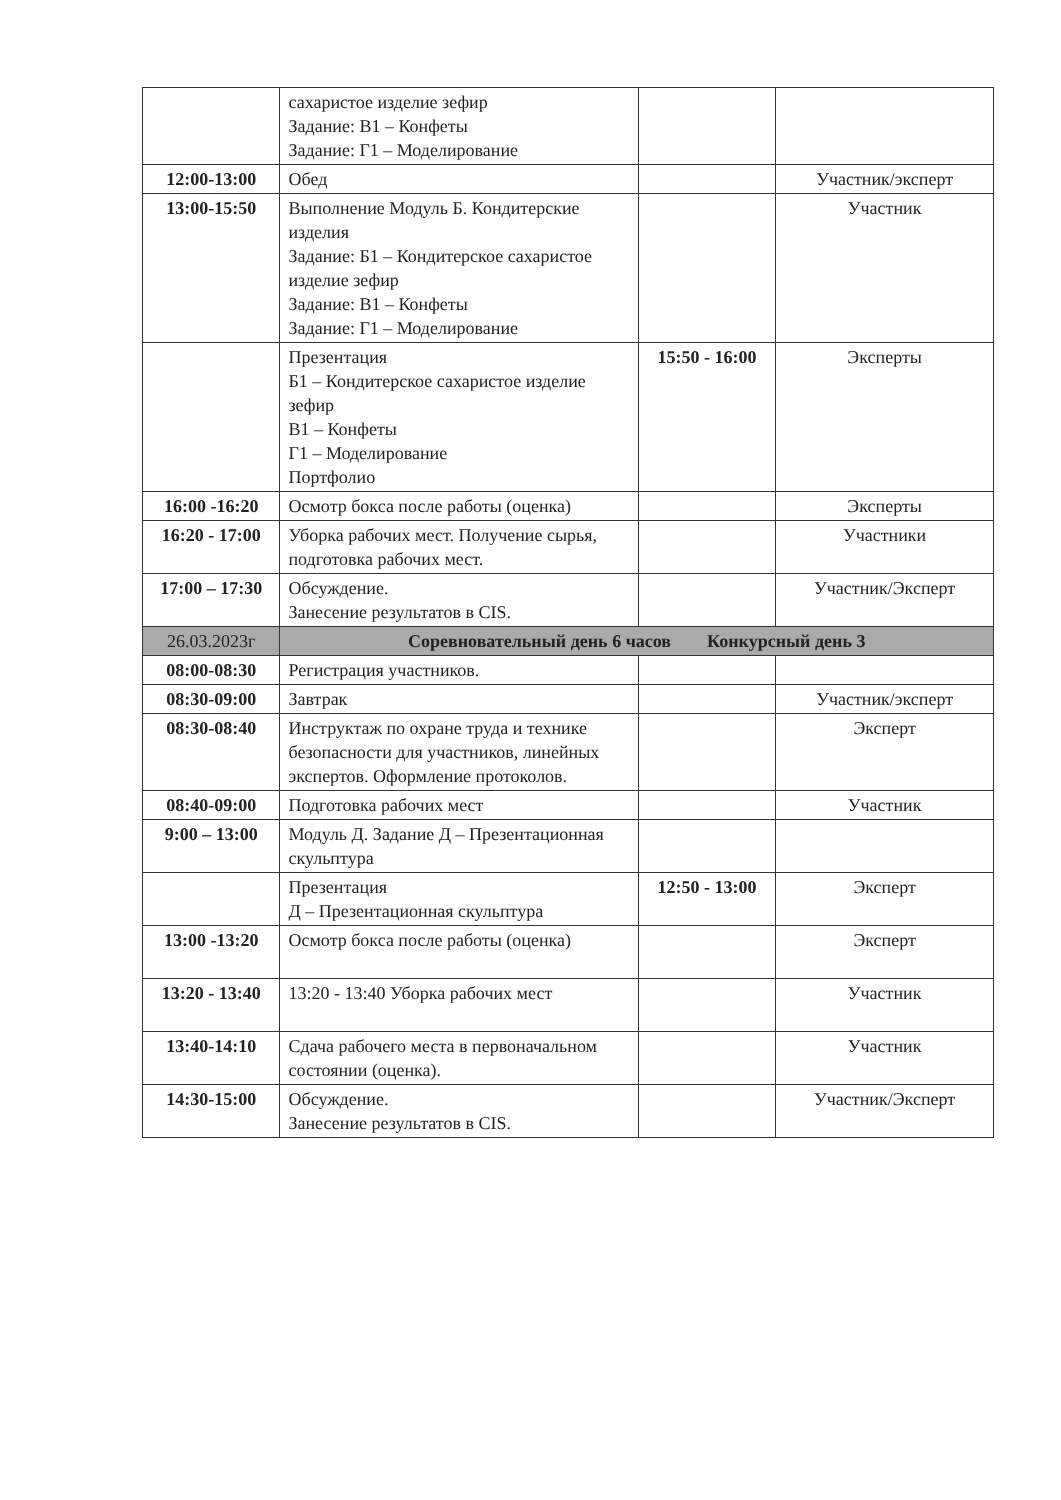| | сахаристое изделие зефир Задание: В1 – Конфеты Задание: Г1 – Моделирование | | |
| 12:00-13:00 | Обед | | Участник/эксперт |
| 13:00-15:50 | Выполнение Модуль Б. Кондитерские изделия Задание: Б1 – Кондитерское сахаристое изделие зефир Задание: В1 – Конфеты Задание: Г1 – Моделирование | | Участник |
| | Презентация Б1 – Кондитерское сахаристое изделие зефир В1 – Конфеты Г1 – Моделирование Портфолио | 15:50 - 16:00 | Эксперты |
| 16:00 -16:20 | Осмотр бокса после работы (оценка) | | Эксперты |
| 16:20 - 17:00 | Уборка рабочих мест. Получение сырья, подготовка рабочих мест. | | Участники |
| 17:00 – 17:30 | Обсуждение. Занесение результатов в CIS. | | Участник/Эксперт |
| 26.03.2023г | Соревновательный день 6 часов Конкурсный день 3 | | |
| 08:00-08:30 | Регистрация участников. | | |
| 08:30-09:00 | Завтрак | | Участник/эксперт |
| 08:30-08:40 | Инструктаж по охране труда и технике безопасности для участников, линейных экспертов. Оформление протоколов. | | Эксперт |
| 08:40-09:00 | Подготовка рабочих мест | | Участник |
| 9:00 – 13:00 | Модуль Д. Задание Д – Презентационная скульптура | | |
| | Презентация Д – Презентационная скульптура | 12:50 - 13:00 | Эксперт |
| 13:00 -13:20 | Осмотр бокса после работы (оценка) | | Эксперт |
| 13:20 - 13:40 | 13:20 - 13:40 Уборка рабочих мест | | Участник |
| 13:40-14:10 | Сдача рабочего места в первоначальном состоянии (оценка). | | Участник |
| 14:30-15:00 | Обсуждение. Занесение результатов в CIS. | | Участник/Эксперт |